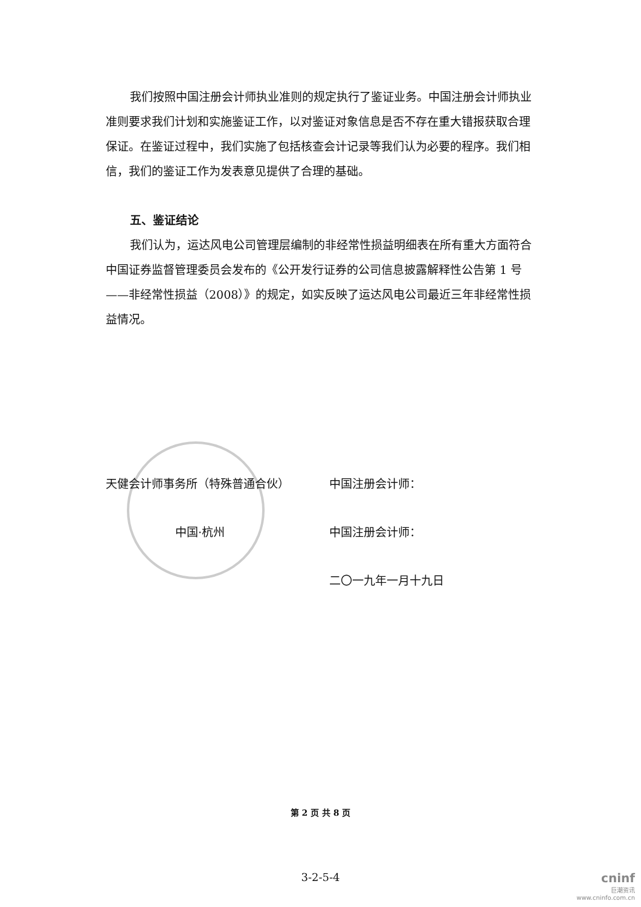我们按照中国注册会计师执业准则的规定执行了鉴证业务。中国注册会计师执业准则要求我们计划和实施鉴证工作，以对鉴证对象信息是否不存在重大错报获取合理保证。在鉴证过程中，我们实施了包括核查会计记录等我们认为必要的程序。我们相信，我们的鉴证工作为发表意见提供了合理的基础。
五、鉴证结论
我们认为，运达风电公司管理层编制的非经常性损益明细表在所有重大方面符合中国证券监督管理委员会发布的《公开发行证券的公司信息披露解释性公告第 1 号——非经常性损益（2008）》的规定，如实反映了运达风电公司最近三年非经常性损益情况。
天健会计师事务所（特殊普通合伙） 中国注册会计师：
中国·杭州 中国注册会计师：
二〇一九年一月十九日
第 2 页 共 8 页
3-2-5-4
cninf
巨潮资讯
www.cninfo.com.cn